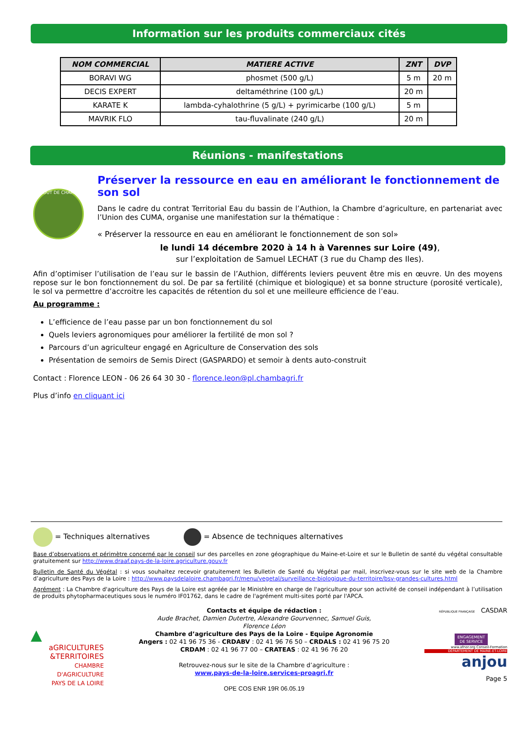Information sur les produits commerciaux cités
| NOM COMMERCIAL | MATIERE ACTIVE | ZNT | DVP |
| --- | --- | --- | --- |
| BORAVI WG | phosmet (500 g/L) | 5 m | 20 m |
| DECIS EXPERT | deltaméthrine (100 g/L) | 20 m | |
| KARATE K | lambda-cyhalothrine (5 g/L) + pyrimicarbe (100 g/L) | 5 m | |
| MAVRIK FLO | tau-fluvalinate (240 g/L) | 20 m | |
Réunions - manifestations
BOUT DE CHAMP
Préserver la ressource en eau en améliorant le fonctionnement de son sol
Dans le cadre du contrat Territorial Eau du bassin de l’Authion, la Chambre d’agriculture, en partenariat avec l’Union des CUMA, organise une manifestation sur la thématique :
« Préserver la ressource en eau en améliorant le fonctionnement de son sol»
le lundi 14 décembre 2020 à 14 h à Varennes sur Loire (49),
sur l’exploitation de Samuel LECHAT (3 rue du Champ des Iles).
Afin d’optimiser l’utilisation de l’eau sur le bassin de l’Authion, différents leviers peuvent être mis en œuvre. Un des moyens repose sur le bon fonctionnement du sol. De par sa fertilité (chimique et biologique) et sa bonne structure (porosité verticale), le sol va permettre d’accroitre les capacités de rétention du sol et une meilleure efficience de l’eau.
Au programme :
L’efficience de l’eau passe par un bon fonctionnement du sol
Quels leviers agronomiques pour améliorer la fertilité de mon sol ?
Parcours d’un agriculteur engagé en Agriculture de Conservation des sols
Présentation de semoirs de Semis Direct (GASPARDO) et semoir à dents auto-construit
Contact : Florence LEON - 06 26 64 30 30 - florence.leon@pl.chambagri.fr
Plus d’info en cliquant ici
= Techniques alternatives = Absence de techniques alternatives
Base d’observations et périmètre concerné par le conseil sur des parcelles en zone géographique du Maine-et-Loire et sur le Bulletin de santé du végétal consultable gratuitement sur http://www.draaf.pays-de-la-loire.agriculture.gouv.fr
Bulletin de Santé du Végétal : si vous souhaitez recevoir gratuitement les Bulletin de Santé du Végétal par mail, inscrivez-vous sur le site web de la Chambre d’agriculture des Pays de la Loire : http://www.paysdelaloire.chambagri.fr/menu/vegetal/surveillance-biologique-du-territoire/bsv-grandes-cultures.html
Agrément : La Chambre d'agriculture des Pays de la Loire est agréée par le Ministère en charge de l'agriculture pour son activité de conseil indépendant à l’utilisation de produits phytopharmaceutiques sous le numéro IF01762, dans le cadre de l'agrément multi-sites porté par l'APCA.
▲
aGRICULTURES
&TERRITOIRES
CHAMBRE D'AGRICULTURE
PAYS DE LA LOIRE
Contacts et équipe de rédaction :
Aude Brachet, Damien Dutertre, Alexandre Gourvennec, Samuel Guis,
Florence Léon
Chambre d’agriculture des Pays de la Loire - Equipe Agronomie
Angers : 02 41 96 75 36 - CRDABV : 02 41 96 76 50 – CRDALS : 02 41 96 75 20
CRDAM : 02 41 96 77 00 – CRATEAS : 02 41 96 76 20
Retrouvez-nous sur le site de la Chambre d’agriculture :
www.pays-de-la-loire.services-proagri.fr
OPE COS ENR 19R 06.05.19
RÉPUBLIQUE FRANÇAISE CASDAR
ENGAGEMENT DE SERVICE
www.afnor.org Conseil-Formation
DÉPARTEMENT DE MAINE-ET-LOIRE
anjou
Page 5